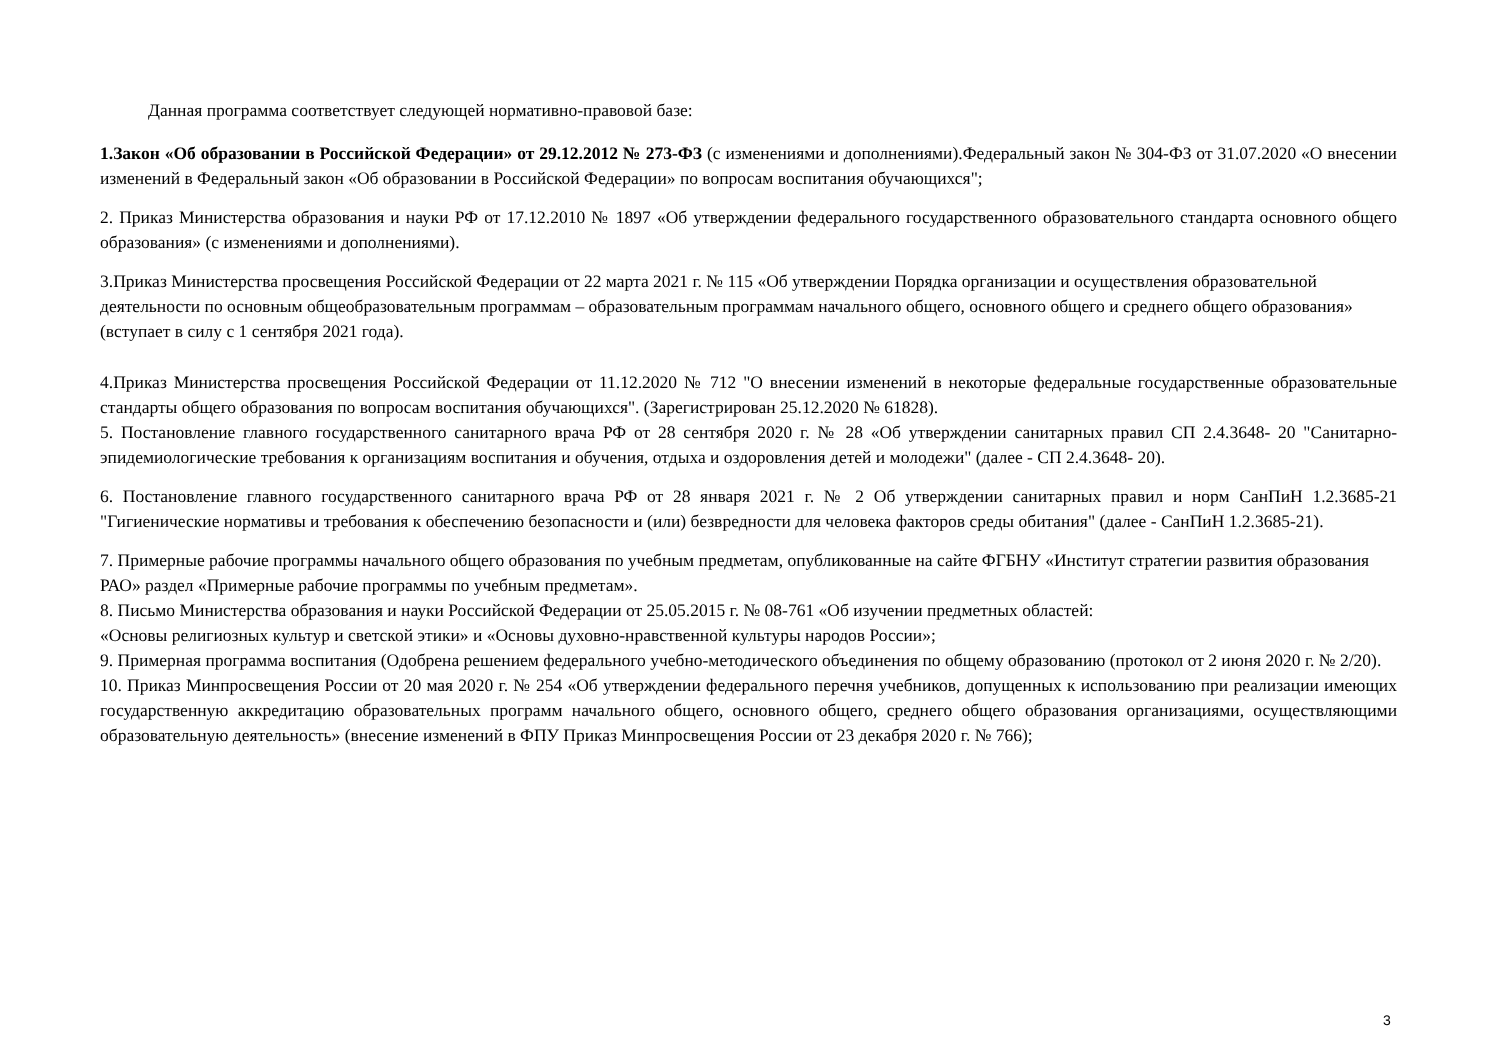Данная программа соответствует следующей нормативно-правовой базе:
1.Закон «Об образовании в Российской Федерации» от 29.12.2012 № 273-ФЗ (с изменениями и дополнениями).Федеральный закон № 304-ФЗ от 31.07.2020 «О внесении изменений в Федеральный закон «Об образовании в Российской Федерации» по вопросам воспитания обучающихся";
2. Приказ Министерства образования и науки РФ от 17.12.2010 № 1897 «Об утверждении федерального государственного образовательного стандарта основного общего образования» (с изменениями и дополнениями).
3.Приказ Министерства просвещения Российской Федерации от 22 марта 2021 г. № 115 «Об утверждении Порядка организации и осуществления образовательной деятельности по основным общеобразовательным программам – образовательным программам начального общего, основного общего и среднего общего образования» (вступает в силу с 1 сентября 2021 года).
4.Приказ Министерства просвещения Российской Федерации от 11.12.2020 № 712 "О внесении изменений в некоторые федеральные государственные образовательные стандарты общего образования по вопросам воспитания обучающихся". (Зарегистрирован 25.12.2020 № 61828).
5. Постановление главного государственного санитарного врача РФ от 28 сентября 2020 г. № 28 «Об утверждении санитарных правил СП 2.4.3648- 20 "Санитарно-эпидемиологические требования к организациям воспитания и обучения, отдыха и оздоровления детей и молодежи" (далее - СП 2.4.3648- 20).
6. Постановление главного государственного санитарного врача РФ от 28 января 2021 г. № 2 Об утверждении санитарных правил и норм СанПиН 1.2.3685-21 "Гигиенические нормативы и требования к обеспечению безопасности и (или) безвредности для человека факторов среды обитания" (далее - СанПиН 1.2.3685-21).
7. Примерные рабочие программы начального общего образования по учебным предметам, опубликованные на сайте ФГБНУ «Институт стратегии развития образования РАО» раздел «Примерные рабочие программы по учебным предметам».
8. Письмо Министерства образования и науки Российской Федерации от 25.05.2015 г. № 08-761 «Об изучении предметных областей:
«Основы религиозных культур и светской этики» и «Основы духовно-нравственной культуры народов России»;
9. Примерная программа воспитания (Одобрена решением федерального учебно-методического объединения по общему образованию (протокол от 2 июня 2020 г. № 2/20).
10. Приказ Минпросвещения России от 20 мая 2020 г. № 254 «Об утверждении федерального перечня учебников, допущенных к использованию при реализации имеющих государственную аккредитацию образовательных программ начального общего, основного общего, среднего общего образования организациями, осуществляющими образовательную деятельность» (внесение изменений в ФПУ Приказ Минпросвещения России от 23 декабря 2020 г. № 766);
3